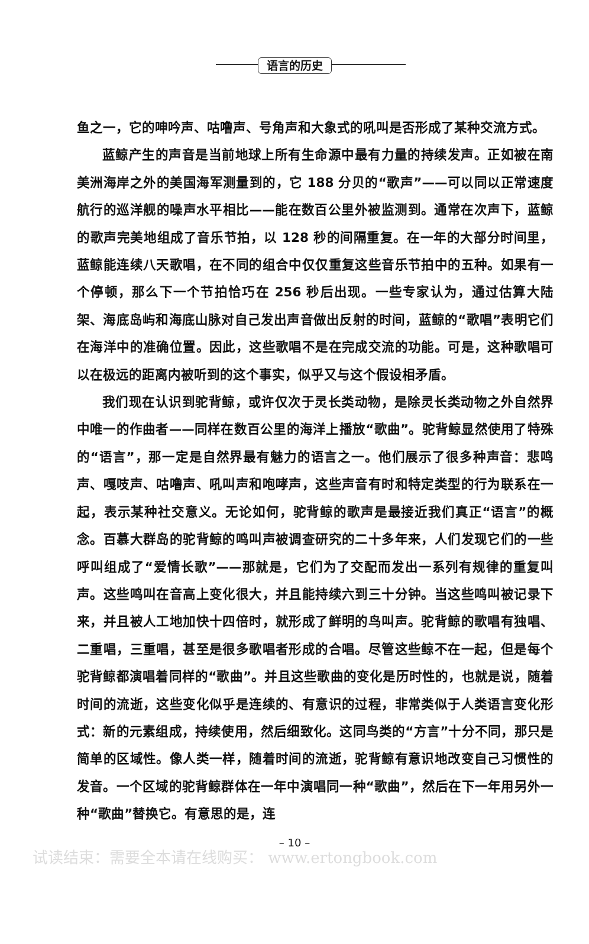语言的历史
鱼之一，它的呻吟声、咕噜声、号角声和大象式的吼叫是否形成了某种交流方式。
蓝鲸产生的声音是当前地球上所有生命源中最有力量的持续发声。正如被在南美洲海岸之外的美国海军测量到的，它 188 分贝的“歌声”——可以同以正常速度航行的巡洋舰的噪声水平相比——能在数百公里外被监测到。通常在次声下，蓝鲸的歌声完美地组成了音乐节拍，以 128 秒的间隔重复。在一年的大部分时间里，蓝鲸能连续八天歌唱，在不同的组合中仅仅重复这些音乐节拍中的五种。如果有一个停顿，那么下一个节拍恰巧在 256 秒后出现。一些专家认为，通过估算大陆架、海底岛屿和海底山脉对自己发出声音做出反射的时间，蓝鲸的“歌唱”表明它们在海洋中的准确位置。因此，这些歌唱不是在完成交流的功能。可是，这种歌唱可以在极远的距离内被听到的这个事实，似乎又与这个假设相矛盾。
我们现在认识到驼背鲸，或许仅次于灵长类动物，是除灵长类动物之外自然界中唯一的作曲者——同样在数百公里的海洋上播放“歌曲”。驼背鲸显然使用了特殊的“语言”，那一定是自然界最有魅力的语言之一。他们展示了很多种声音：悲鸣声、嘎吱声、咕噜声、吼叫声和咆哮声，这些声音有时和特定类型的行为联系在一起，表示某种社交意义。无论如何，驼背鲸的歌声是最接近我们真正“语言”的概念。百慕大群岛的驼背鲸的鸣叫声被调查研究的二十多年来，人们发现它们的一些呼叫组成了“爱情长歌”——那就是，它们为了交配而发出一系列有规律的重复叫声。这些鸣叫在音高上变化很大，并且能持续六到三十分钟。当这些鸣叫被记录下来，并且被人工地加快十四倍时，就形成了鲜明的鸟叫声。驼背鲸的歌唱有独唱、二重唱，三重唱，甚至是很多歌唱者形成的合唱。尽管这些鲸不在一起，但是每个驼背鲸都演唱着同样的“歌曲”。并且这些歌曲的变化是历时性的，也就是说，随着时间的流逝，这些变化似乎是连续的、有意识的过程，非常类似于人类语言变化形式：新的元素组成，持续使用，然后细致化。这同鸟类的“方言”十分不同，那只是简单的区域性。像人类一样，随着时间的流逝，驼背鲸有意识地改变自己习惯性的发音。一个区域的驼背鲸群体在一年中演唱同一种“歌曲”，然后在下一年用另外一种“歌曲”替换它。有意思的是，连
– 10 –
试读结束：需要全本请在线购买： www.ertongbook.com